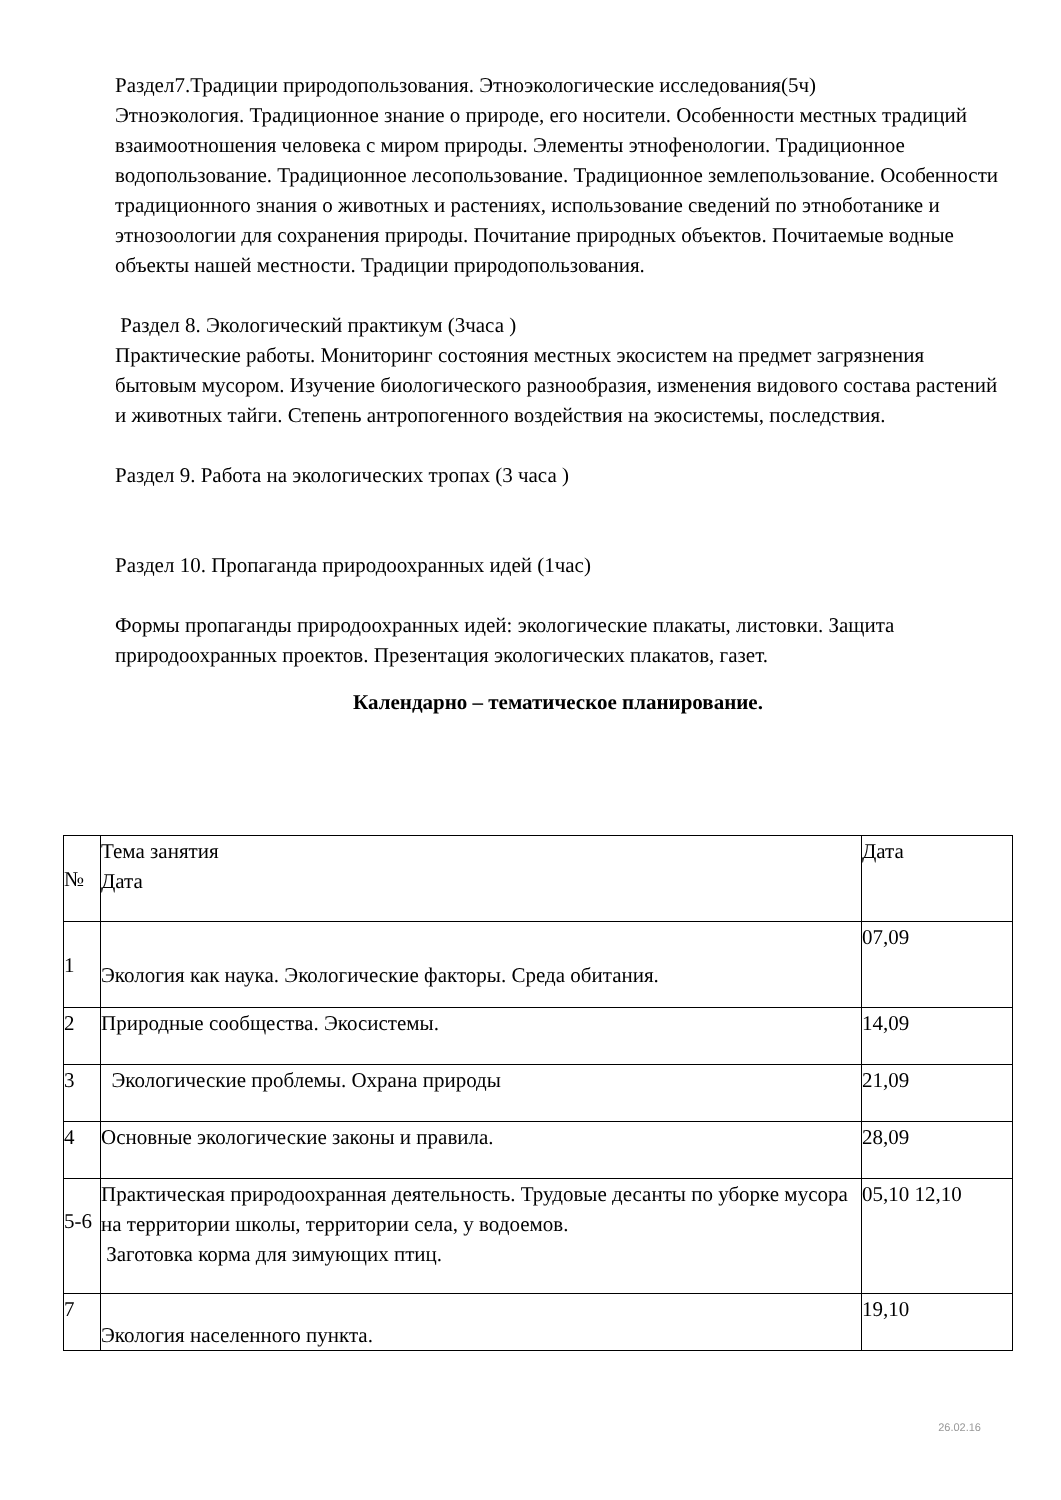Раздел7.Традиции природопользования. Этноэкологические исследования(5ч)
Этноэкология. Традиционное знание о природе, его носители. Особенности местных традиций взаимоотношения человека с миром природы. Элементы этнофенологии. Традиционное водопользование. Традиционное лесопользование. Традиционное землепользование. Особенности традиционного знания о животных и растениях, использование сведений по этноботанике и этнозоологии для сохранения природы. Почитание природных объектов. Почитаемые водные объекты нашей местности. Традиции природопользования.
Раздел 8. Экологический практикум (3часа )
Практические работы. Мониторинг состояния местных экосистем на предмет загрязнения бытовым мусором. Изучение биологического разнообразия, изменения видового состава растений и животных тайги. Степень антропогенного воздействия на экосистемы, последствия.
Раздел 9. Работа на экологических тропах (3 часа )
Раздел 10. Пропаганда природоохранных идей (1час)
Формы пропаганды природоохранных идей: экологические плакаты, листовки. Защита природоохранных проектов. Презентация экологических плакатов, газет.
Календарно – тематическое планирование.
| № | Тема занятия Дата | Дата |
| 1 | Экология как наука. Экологические факторы. Среда обитания. | 07,09 |
| 2 | Природные сообщества. Экосистемы. | 14,09 |
| 3 | Экологические проблемы. Охрана природы | 21,09 |
| 4 | Основные экологические законы и правила. | 28,09 |
| 5-6 | Практическая природоохранная деятельность. Трудовые десанты по уборке мусора на территории школы, территории села, у водоемов. Заготовка корма для зимующих птиц. | 05,10 12,10 |
| 7 | Экология населенного пункта. | 19,10 |
26.02.16